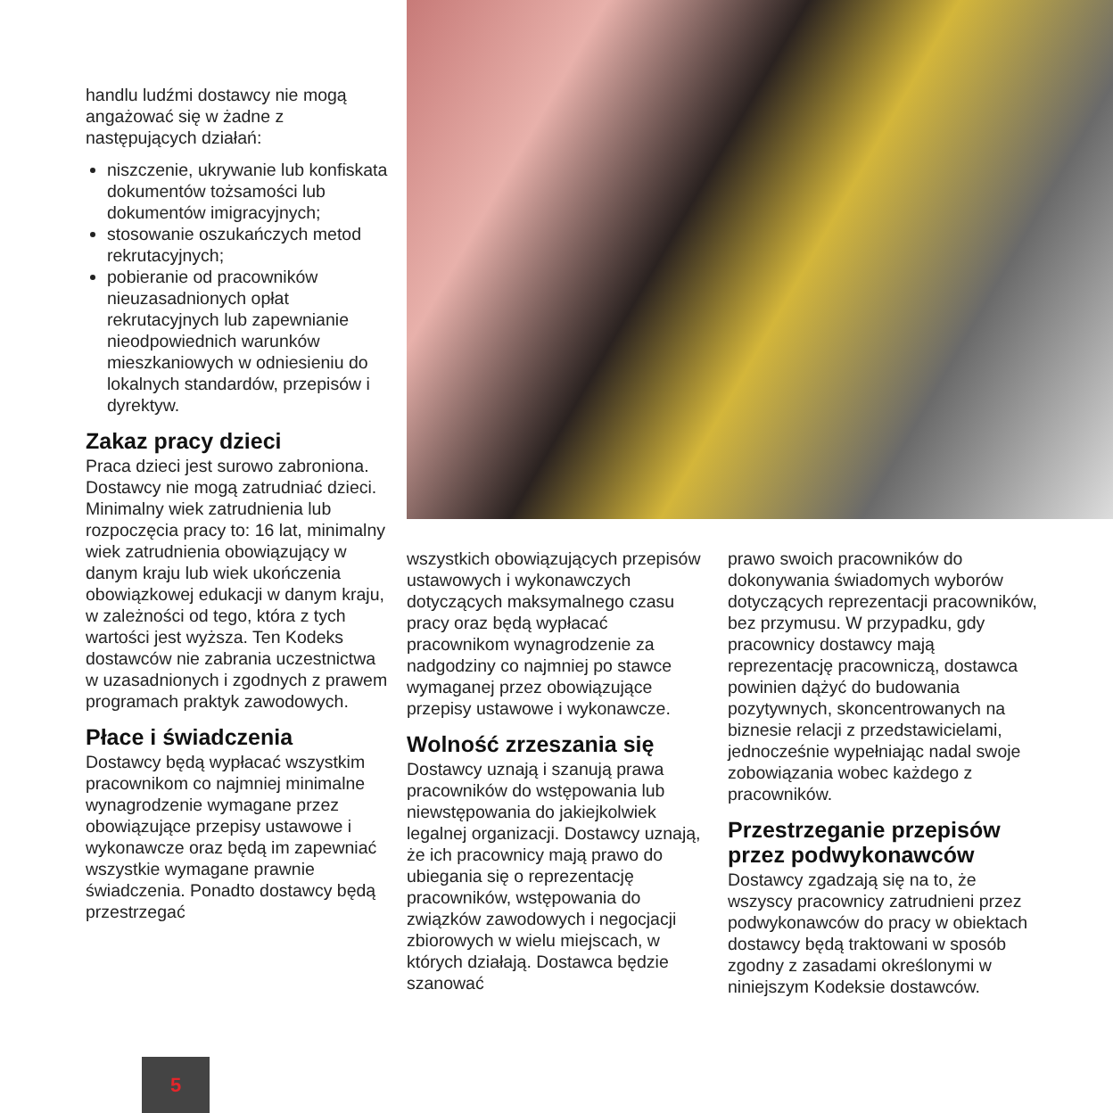handlu ludźmi dostawcy nie mogą angażować się w żadne z następujących działań:
niszczenie, ukrywanie lub konfiskata dokumentów tożsamości lub dokumentów imigracyjnych;
stosowanie oszukańczych metod rekrutacyjnych;
pobieranie od pracowników nieuzasadnionych opłat rekrutacyjnych lub zapewnianie nieodpowiednich warunków mieszkaniowych w odniesieniu do lokalnych standardów, przepisów i dyrektyw.
Zakaz pracy dzieci
Praca dzieci jest surowo zabroniona. Dostawcy nie mogą zatrudniać dzieci. Minimalny wiek zatrudnienia lub rozpoczęcia pracy to: 16 lat, minimalny wiek zatrudnienia obowiązujący w danym kraju lub wiek ukończenia obowiązkowej edukacji w danym kraju, w zależności od tego, która z tych wartości jest wyższa. Ten Kodeks dostawców nie zabrania uczestnictwa w uzasadnionych i zgodnych z prawem programach praktyk zawodowych.
Płace i świadczenia
Dostawcy będą wypłacać wszystkim pracownikom co najmniej minimalne wynagrodzenie wymagane przez obowiązujące przepisy ustawowe i wykonawcze oraz będą im zapewniać wszystkie wymagane prawnie świadczenia. Ponadto dostawcy będą przestrzegać
wszystkich obowiązujących przepisów ustawowych i wykonawczych dotyczących maksymalnego czasu pracy oraz będą wypłacać pracownikom wynagrodzenie za nadgodziny co najmniej po stawce wymaganej przez obowiązujące przepisy ustawowe i wykonawcze.
Wolność zrzeszania się
Dostawcy uznają i szanują prawa pracowników do wstępowania lub niewstępowania do jakiejkolwiek legalnej organizacji. Dostawcy uznają, że ich pracownicy mają prawo do ubiegania się o reprezentację pracowników, wstępowania do związków zawodowych i negocjacji zbiorowych w wielu miejscach, w których działają. Dostawca będzie szanować
prawo swoich pracowników do dokonywania świadomych wyborów dotyczących reprezentacji pracowników, bez przymusu. W przypadku, gdy pracownicy dostawcy mają reprezentację pracowniczą, dostawca powinien dążyć do budowania pozytywnych, skoncentrowanych na biznesie relacji z przedstawicielami, jednocześnie wypełniając nadal swoje zobowiązania wobec każdego z pracowników.
Przestrzeganie przepisów przez podwykonawców
Dostawcy zgadzają się na to, że wszyscy pracownicy zatrudnieni przez podwykonawców do pracy w obiektach dostawcy będą traktowani w sposób zgodny z zasadami określonymi w niniejszym Kodeksie dostawców.
5